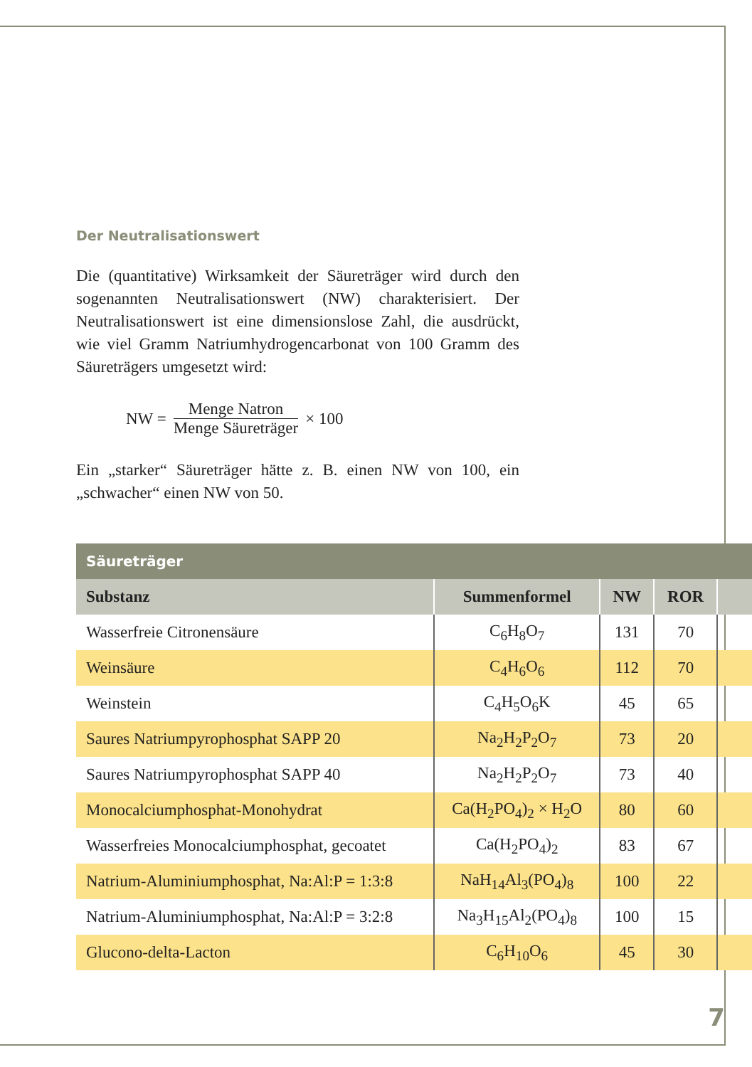Der Neutralisationswert
Die (quantitative) Wirksamkeit der Säureträger wird durch den sogenannten Neutralisationswert (NW) charakterisiert. Der Neutralisationswert ist eine dimensionslose Zahl, die ausdrückt, wie viel Gramm Natriumhydrogencarbonat von 100 Gramm des Säureträgers umgesetzt wird:
NW = Menge Natron Menge Säureträger × 100
Ein „starker“ Säureträger hätte z. B. einen NW von 100, ein „schwacher“ einen NW von 50.
| Säureträger | | | | |
| --- | --- | --- | --- | --- |
| Substanz | Summenformel | NW | ROR | |
| Wasserfreie Citronensäure | C<sub>6</sub>H<sub>8</sub>O<sub>7</sub> | 131 | 70 | |
| Weinsäure | C<sub>4</sub>H<sub>6</sub>O<sub>6</sub> | 112 | 70 | |
| Weinstein | C<sub>4</sub>H<sub>5</sub>O<sub>6</sub>K | 45 | 65 | |
| Saures Natriumpyrophosphat SAPP 20 | Na<sub>2</sub>H<sub>2</sub>P<sub>2</sub>O<sub>7</sub> | 73 | 20 | |
| Saures Natriumpyrophosphat SAPP 40 | Na<sub>2</sub>H<sub>2</sub>P<sub>2</sub>O<sub>7</sub> | 73 | 40 | |
| Monocalciumphosphat-Monohydrat | Ca(H<sub>2</sub>PO<sub>4</sub>)<sub>2</sub> × H<sub>2</sub>O | 80 | 60 | |
| Wasserfreies Monocalciumphosphat, gecoatet | Ca(H<sub>2</sub>PO<sub>4</sub>)<sub>2</sub> | 83 | 67 | |
| Natrium-Aluminiumphosphat, Na:Al:P = 1:3:8 | NaH<sub>14</sub>Al<sub>3</sub>(PO<sub>4</sub>)<sub>8</sub> | 100 | 22 | |
| Natrium-Aluminiumphosphat, Na:Al:P = 3:2:8 | Na<sub>3</sub>H<sub>15</sub>Al<sub>2</sub>(PO<sub>4</sub>)<sub>8</sub> | 100 | 15 | |
| Glucono-delta-Lacton | C<sub>6</sub>H<sub>10</sub>O<sub>6</sub> | 45 | 30 | |
7